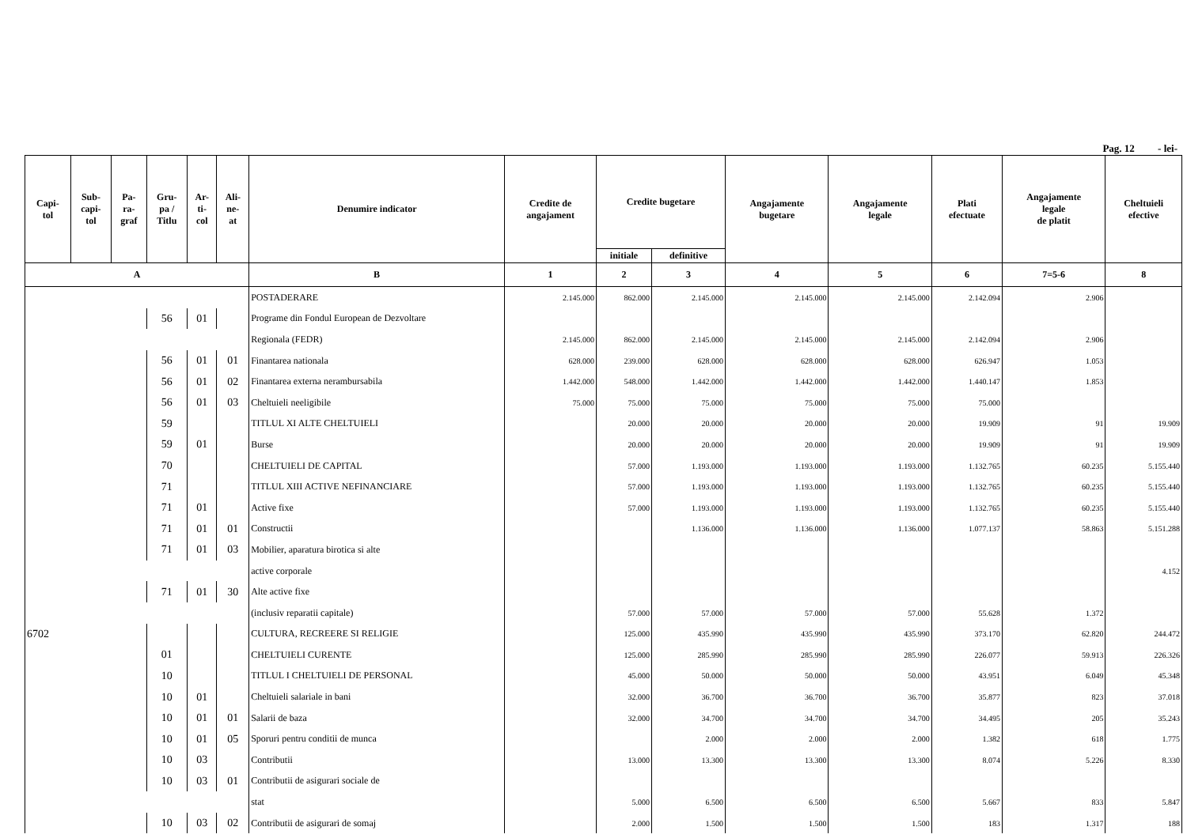Pag. 12 - lei-
| Capi- tol | Sub- capi- tol | Pa- ra- graf | Gru- pa / Titlu | Ar- ti- col | Ali- ne- at | Denumire indicator | Credite de angajament | Credite bugetare | | Angajamente bugetare | Angajamente legale | Plati efectuate | Angajamente legale de platit | Cheltuieli efective |
| --- | --- | --- | --- | --- | --- | --- | --- | --- | --- | --- | --- | --- | --- | --- |
| | | | | | | | | initiale | definitive | | | | | |
| A | | | | | | B | 1 | 2 | 3 | 4 | 5 | 6 | 7=5-6 | 8 |
| | | | | | | POSTADERARE | 2.145.000 | 862.000 | 2.145.000 | 2.145.000 | 2.145.000 | 2.142.094 | 2.906 | |
| | | | 56 | 01 | | Programe din Fondul European de Dezvoltare | | | | | | | | |
| | | | | | | Regionala (FEDR) | 2.145.000 | 862.000 | 2.145.000 | 2.145.000 | 2.145.000 | 2.142.094 | 2.906 | |
| | | | 56 | 01 | 01 | Finantarea nationala | 628.000 | 239.000 | 628.000 | 628.000 | 628.000 | 626.947 | 1.053 | |
| | | | 56 | 01 | 02 | Finantarea externa nerambursabila | 1.442.000 | 548.000 | 1.442.000 | 1.442.000 | 1.442.000 | 1.440.147 | 1.853 | |
| | | | 56 | 01 | 03 | Cheltuieli neeligibile | 75.000 | 75.000 | 75.000 | 75.000 | 75.000 | 75.000 | | |
| | | | 59 | | | TITLUL XI ALTE CHELTUIELI | | 20.000 | 20.000 | 20.000 | 20.000 | 19.909 | 91 | 19.909 |
| | | | 59 | 01 | | Burse | | 20.000 | 20.000 | 20.000 | 20.000 | 19.909 | 91 | 19.909 |
| | | | 70 | | | CHELTUIELI DE CAPITAL | | 57.000 | 1.193.000 | 1.193.000 | 1.193.000 | 1.132.765 | 60.235 | 5.155.440 |
| | | | 71 | | | TITLUL XIII ACTIVE NEFINANCIARE | | 57.000 | 1.193.000 | 1.193.000 | 1.193.000 | 1.132.765 | 60.235 | 5.155.440 |
| | | | 71 | 01 | | Active fixe | | 57.000 | 1.193.000 | 1.193.000 | 1.193.000 | 1.132.765 | 60.235 | 5.155.440 |
| | | | 71 | 01 | 01 | Constructii | | | 1.136.000 | 1.136.000 | 1.136.000 | 1.077.137 | 58.863 | 5.151.288 |
| | | | 71 | 01 | 03 | Mobilier, aparatura birotica si alte | | | | | | | | |
| | | | | | | active corporale | | | | | | | | 4.152 |
| | | | 71 | 01 | 30 | Alte active fixe | | | | | | | | |
| | | | | | | (inclusiv reparatii capitale) | | 57.000 | 57.000 | 57.000 | 57.000 | 55.628 | 1.372 | |
| 6702 | | | | | | CULTURA, RECREERE SI RELIGIE | | 125.000 | 435.990 | 435.990 | 435.990 | 373.170 | 62.820 | 244.472 |
| | | | 01 | | | CHELTUIELI CURENTE | | 125.000 | 285.990 | 285.990 | 285.990 | 226.077 | 59.913 | 226.326 |
| | | | 10 | | | TITLUL I CHELTUIELI DE PERSONAL | | 45.000 | 50.000 | 50.000 | 50.000 | 43.951 | 6.049 | 45.348 |
| | | | 10 | 01 | | Cheltuieli salariale in bani | | 32.000 | 36.700 | 36.700 | 36.700 | 35.877 | 823 | 37.018 |
| | | | 10 | 01 | 01 | Salarii de baza | | 32.000 | 34.700 | 34.700 | 34.700 | 34.495 | 205 | 35.243 |
| | | | 10 | 01 | 05 | Sporuri pentru conditii de munca | | | 2.000 | 2.000 | 2.000 | 1.382 | 618 | 1.775 |
| | | | 10 | 03 | | Contributii | | 13.000 | 13.300 | 13.300 | 13.300 | 8.074 | 5.226 | 8.330 |
| | | | 10 | 03 | 01 | Contributii de asigurari sociale de | | | | | | | | |
| | | | | | | stat | | 5.000 | 6.500 | 6.500 | 6.500 | 5.667 | 833 | 5.847 |
| | | | 10 | 03 | 02 | Contributii de asigurari de somaj | | 2.000 | 1.500 | 1.500 | 1.500 | 183 | 1.317 | 188 |